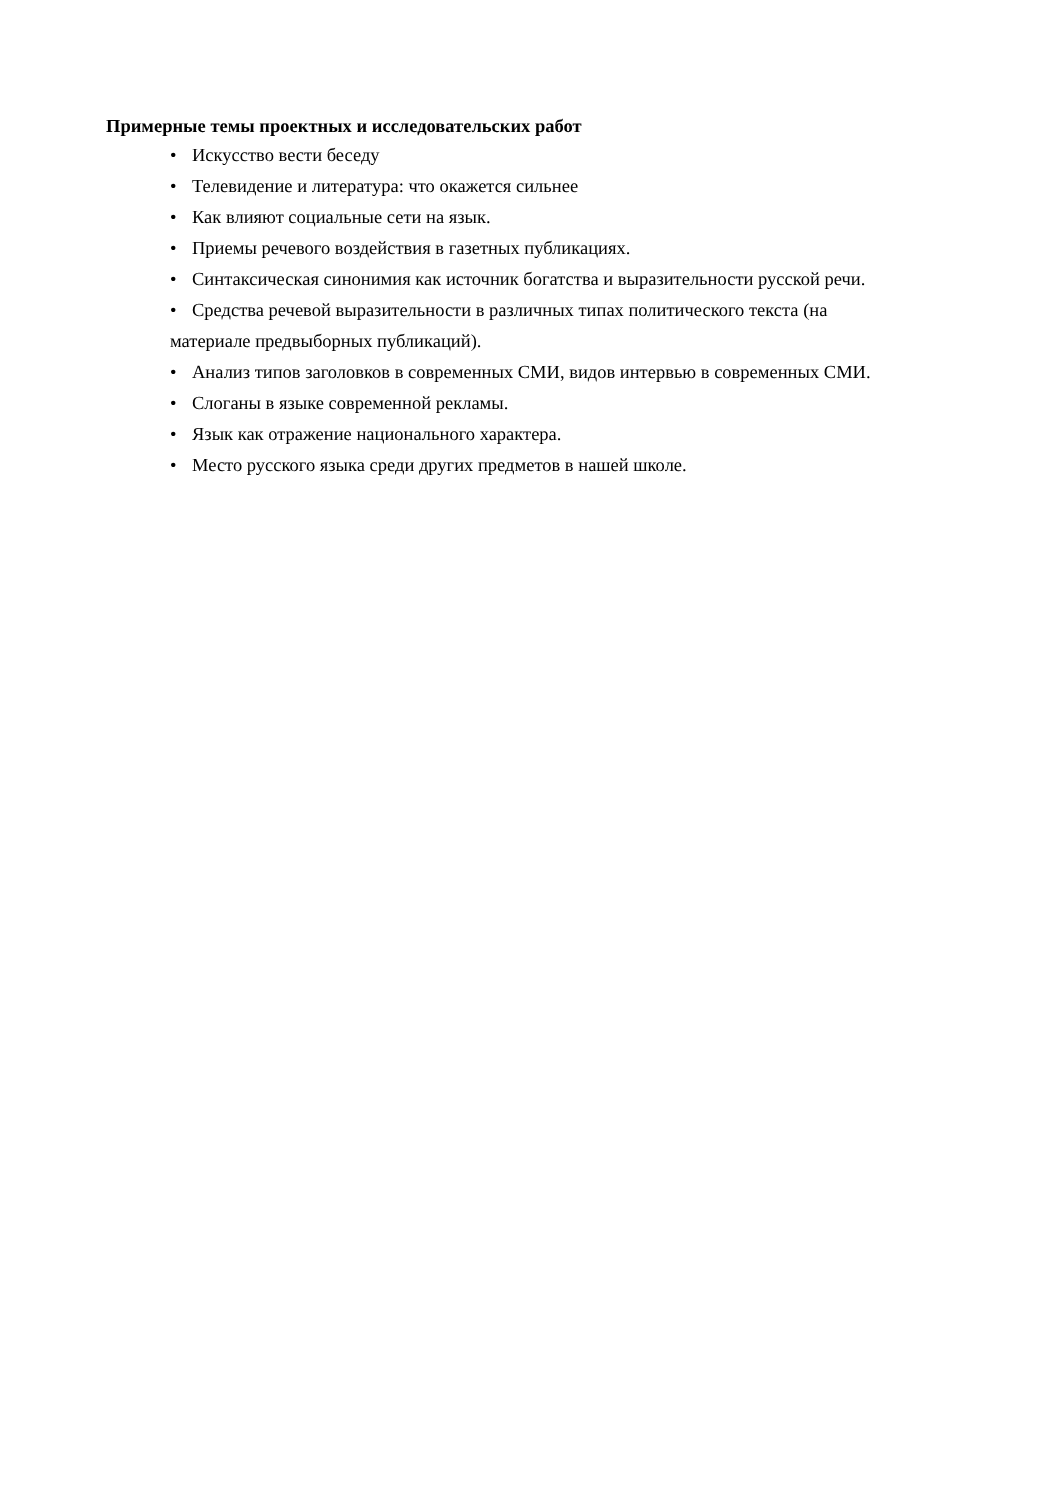Примерные темы проектных и исследовательских работ
• Искусство вести беседу
• Телевидение и литература: что окажется сильнее
• Как влияют социальные сети на язык.
• Приемы речевого воздействия в газетных публикациях.
• Синтаксическая синонимия как источник богатства и выразительности русской речи.
• Средства речевой выразительности в различных типах политического текста (на
материале предвыборных публикаций).
• Анализ типов заголовков в современных СМИ, видов интервью в современных СМИ.
• Слоганы в языке современной рекламы.
• Язык как отражение национального характера.
• Место русского языка среди других предметов в нашей школе.